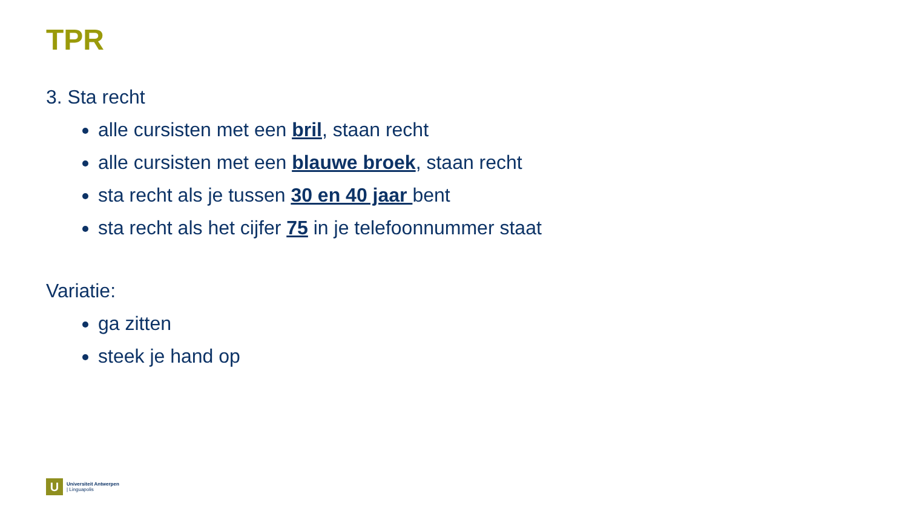TPR
3. Sta recht
alle cursisten met een bril, staan recht
alle cursisten met een blauwe broek, staan recht
sta recht als je tussen 30 en 40 jaar bent
sta recht als het cijfer 75 in je telefoonnummer staat
Variatie:
ga zitten
steek je hand op
U
Universiteit Antwerpen
| Linguapolis